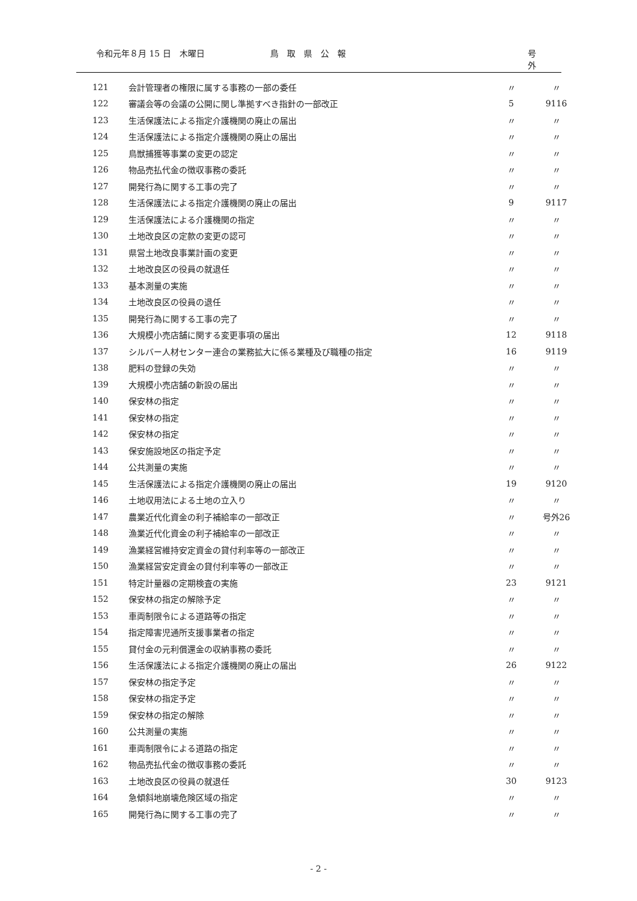令和元年８月 15 日　木曜日 鳥　取　県　公　報 号　　外
| 121 | 会計管理者の権限に属する事務の一部の委任 | 〃 | 〃 |
| 122 | 審議会等の会議の公開に関し準拠すべき指針の一部改正 | 5 | 9116 |
| 123 | 生活保護法による指定介護機関の廃止の届出 | 〃 | 〃 |
| 124 | 生活保護法による指定介護機関の廃止の届出 | 〃 | 〃 |
| 125 | 鳥獣捕獲等事業の変更の認定 | 〃 | 〃 |
| 126 | 物品売払代金の徴収事務の委託 | 〃 | 〃 |
| 127 | 開発行為に関する工事の完了 | 〃 | 〃 |
| 128 | 生活保護法による指定介護機関の廃止の届出 | 9 | 9117 |
| 129 | 生活保護法による介護機関の指定 | 〃 | 〃 |
| 130 | 土地改良区の定款の変更の認可 | 〃 | 〃 |
| 131 | 県営土地改良事業計画の変更 | 〃 | 〃 |
| 132 | 土地改良区の役員の就退任 | 〃 | 〃 |
| 133 | 基本測量の実施 | 〃 | 〃 |
| 134 | 土地改良区の役員の退任 | 〃 | 〃 |
| 135 | 開発行為に関する工事の完了 | 〃 | 〃 |
| 136 | 大規模小売店舗に関する変更事項の届出 | 12 | 9118 |
| 137 | シルバー人材センター連合の業務拡大に係る業種及び職種の指定 | 16 | 9119 |
| 138 | 肥料の登録の失効 | 〃 | 〃 |
| 139 | 大規模小売店舗の新設の届出 | 〃 | 〃 |
| 140 | 保安林の指定 | 〃 | 〃 |
| 141 | 保安林の指定 | 〃 | 〃 |
| 142 | 保安林の指定 | 〃 | 〃 |
| 143 | 保安施設地区の指定予定 | 〃 | 〃 |
| 144 | 公共測量の実施 | 〃 | 〃 |
| 145 | 生活保護法による指定介護機関の廃止の届出 | 19 | 9120 |
| 146 | 土地収用法による土地の立入り | 〃 | 〃 |
| 147 | 農業近代化資金の利子補給率の一部改正 | 〃 | 号外26 |
| 148 | 漁業近代化資金の利子補給率の一部改正 | 〃 | 〃 |
| 149 | 漁業経営維持安定資金の貸付利率等の一部改正 | 〃 | 〃 |
| 150 | 漁業経営安定資金の貸付利率等の一部改正 | 〃 | 〃 |
| 151 | 特定計量器の定期検査の実施 | 23 | 9121 |
| 152 | 保安林の指定の解除予定 | 〃 | 〃 |
| 153 | 車両制限令による道路等の指定 | 〃 | 〃 |
| 154 | 指定障害児通所支援事業者の指定 | 〃 | 〃 |
| 155 | 貸付金の元利償還金の収納事務の委託 | 〃 | 〃 |
| 156 | 生活保護法による指定介護機関の廃止の届出 | 26 | 9122 |
| 157 | 保安林の指定予定 | 〃 | 〃 |
| 158 | 保安林の指定予定 | 〃 | 〃 |
| 159 | 保安林の指定の解除 | 〃 | 〃 |
| 160 | 公共測量の実施 | 〃 | 〃 |
| 161 | 車両制限令による道路の指定 | 〃 | 〃 |
| 162 | 物品売払代金の徴収事務の委託 | 〃 | 〃 |
| 163 | 土地改良区の役員の就退任 | 30 | 9123 |
| 164 | 急傾斜地崩壊危険区域の指定 | 〃 | 〃 |
| 165 | 開発行為に関する工事の完了 | 〃 | 〃 |
- 2 -